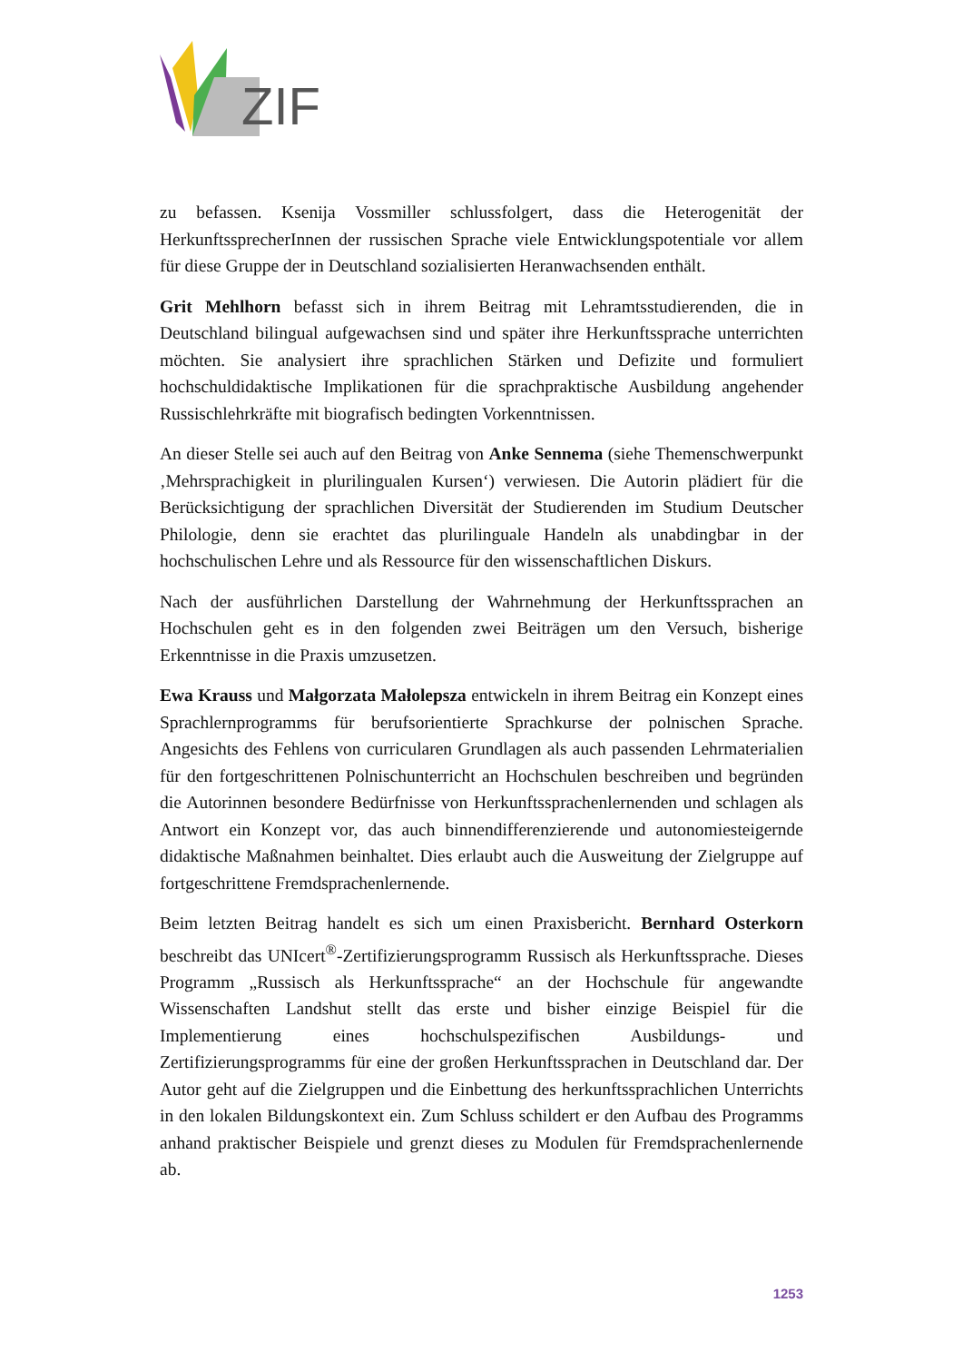ZIF
zu befassen. Ksenija Vossmiller schlussfolgert, dass die Heterogenität der HerkunftssprecherInnen der russischen Sprache viele Entwicklungspotentiale vor allem für diese Gruppe der in Deutschland sozialisierten Heranwachsenden enthält.
Grit Mehlhorn befasst sich in ihrem Beitrag mit Lehramtsstudierenden, die in Deutschland bilingual aufgewachsen sind und später ihre Herkunftssprache unterrichten möchten. Sie analysiert ihre sprachlichen Stärken und Defizite und formuliert hochschuldidaktische Implikationen für die sprachpraktische Ausbildung angehender Russischlehrkräfte mit biografisch bedingten Vorkenntnissen.
An dieser Stelle sei auch auf den Beitrag von Anke Sennema (siehe Themenschwerpunkt ‚Mehrsprachigkeit in plurilingualen Kursen‘) verwiesen. Die Autorin plädiert für die Berücksichtigung der sprachlichen Diversität der Studierenden im Studium Deutscher Philologie, denn sie erachtet das plurilinguale Handeln als unabdingbar in der hochschulischen Lehre und als Ressource für den wissenschaftlichen Diskurs.
Nach der ausführlichen Darstellung der Wahrnehmung der Herkunftssprachen an Hochschulen geht es in den folgenden zwei Beiträgen um den Versuch, bisherige Erkenntnisse in die Praxis umzusetzen.
Ewa Krauss und Małgorzata Małolepsza entwickeln in ihrem Beitrag ein Konzept eines Sprachlernprogramms für berufsorientierte Sprachkurse der polnischen Sprache. Angesichts des Fehlens von curricularen Grundlagen als auch passenden Lehrmaterialien für den fortgeschrittenen Polnischunterricht an Hochschulen beschreiben und begründen die Autorinnen besondere Bedürfnisse von Herkunftssprachenlernenden und schlagen als Antwort ein Konzept vor, das auch binnendifferenzierende und autonomiesteigernde didaktische Maßnahmen beinhaltet. Dies erlaubt auch die Ausweitung der Zielgruppe auf fortgeschrittene Fremdsprachenlernende.
Beim letzten Beitrag handelt es sich um einen Praxisbericht. Bernhard Osterkorn beschreibt das UNIcert<sup>®</sup>-Zertifizierungsprogramm Russisch als Herkunftssprache. Dieses Programm „Russisch als Herkunftssprache“ an der Hochschule für angewandte Wissenschaften Landshut stellt das erste und bisher einzige Beispiel für die Implementierung eines hochschulspezifischen Ausbildungs- und Zertifizierungsprogramms für eine der großen Herkunftssprachen in Deutschland dar. Der Autor geht auf die Zielgruppen und die Einbettung des herkunftssprachlichen Unterrichts in den lokalen Bildungskontext ein. Zum Schluss schildert er den Aufbau des Programms anhand praktischer Beispiele und grenzt dieses zu Modulen für Fremdsprachenlernende ab.
1253